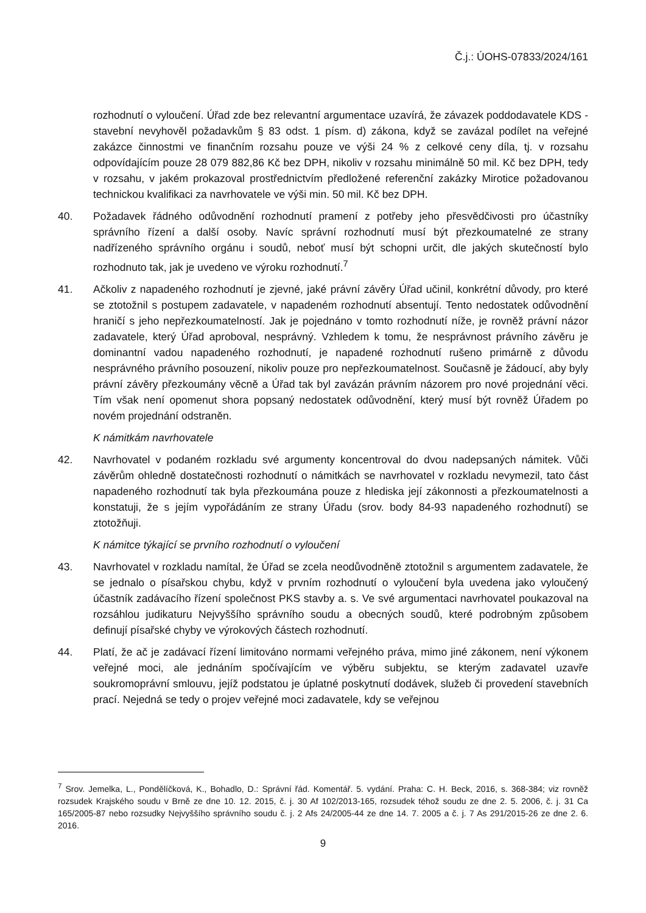Č.j.: ÚOHS-07833/2024/161
rozhodnutí o vyloučení. Úřad zde bez relevantní argumentace uzavírá, že závazek poddodavatele KDS - stavební nevyhověl požadavkům § 83 odst. 1 písm. d) zákona, když se zavázal podílet na veřejné zakázce činnostmi ve finančním rozsahu pouze ve výši 24 % z celkové ceny díla, tj. v rozsahu odpovídajícím pouze 28 079 882,86 Kč bez DPH, nikoliv v rozsahu minimálně 50 mil. Kč bez DPH, tedy v rozsahu, v jakém prokazoval prostřednictvím předložené referenční zakázky Mirotice požadovanou technickou kvalifikaci za navrhovatele ve výši min. 50 mil. Kč bez DPH.
40. Požadavek řádného odůvodnění rozhodnutí pramení z potřeby jeho přesvědčivosti pro účastníky správního řízení a další osoby. Navíc správní rozhodnutí musí být přezkoumatelné ze strany nadřízeného správního orgánu i soudů, neboť musí být schopni určit, dle jakých skutečností bylo rozhodnuto tak, jak je uvedeno ve výroku rozhodnutí.<sup>7</sup>
41. Ačkoliv z napadeného rozhodnutí je zjevné, jaké právní závěry Úřad učinil, konkrétní důvody, pro které se ztotožnil s postupem zadavatele, v napadeném rozhodnutí absentují. Tento nedostatek odůvodnění hraničí s jeho nepřezkoumatelností. Jak je pojednáno v tomto rozhodnutí níže, je rovněž právní názor zadavatele, který Úřad aproboval, nesprávný. Vzhledem k tomu, že nesprávnost právního závěru je dominantní vadou napadeného rozhodnutí, je napadené rozhodnutí rušeno primárně z důvodu nesprávného právního posouzení, nikoliv pouze pro nepřezkoumatelnost. Současně je žádoucí, aby byly právní závěry přezkoumány věcně a Úřad tak byl zavázán právním názorem pro nové projednání věci. Tím však není opomenut shora popsaný nedostatek odůvodnění, který musí být rovněž Úřadem po novém projednání odstraněn.
K námitkám navrhovatele
42. Navrhovatel v podaném rozkladu své argumenty koncentroval do dvou nadepsaných námitek. Vůči závěrům ohledně dostatečnosti rozhodnutí o námitkách se navrhovatel v rozkladu nevymezil, tato část napadeného rozhodnutí tak byla přezkoumána pouze z hlediska její zákonnosti a přezkoumatelnosti a konstatuji, že s jejím vypořádáním ze strany Úřadu (srov. body 84-93 napadeného rozhodnutí) se ztotožňuji.
K námitce týkající se prvního rozhodnutí o vyloučení
43. Navrhovatel v rozkladu namítal, že Úřad se zcela neodůvodněně ztotožnil s argumentem zadavatele, že se jednalo o písařskou chybu, když v prvním rozhodnutí o vyloučení byla uvedena jako vyloučený účastník zadávacího řízení společnost PKS stavby a. s. Ve své argumentaci navrhovatel poukazoval na rozsáhlou judikaturu Nejvyššího správního soudu a obecných soudů, které podrobným způsobem definují písařské chyby ve výrokových částech rozhodnutí.
44. Platí, že ač je zadávací řízení limitováno normami veřejného práva, mimo jiné zákonem, není výkonem veřejné moci, ale jednáním spočívajícím ve výběru subjektu, se kterým zadavatel uzavře soukromoprávní smlouvu, jejíž podstatou je úplatné poskytnutí dodávek, služeb či provedení stavebních prací. Nejedná se tedy o projev veřejné moci zadavatele, kdy se veřejnou
<sup>7</sup> Srov. Jemelka, L., Pondělíčková, K., Bohadlo, D.: Správní řád. Komentář. 5. vydání. Praha: C. H. Beck, 2016, s. 368-384; viz rovněž rozsudek Krajského soudu v Brně ze dne 10. 12. 2015, č. j. 30 Af 102/2013-165, rozsudek téhož soudu ze dne 2. 5. 2006, č. j. 31 Ca 165/2005-87 nebo rozsudky Nejvyššího správního soudu č. j. 2 Afs 24/2005-44 ze dne 14. 7. 2005 a č. j. 7 As 291/2015-26 ze dne 2. 6. 2016.
9